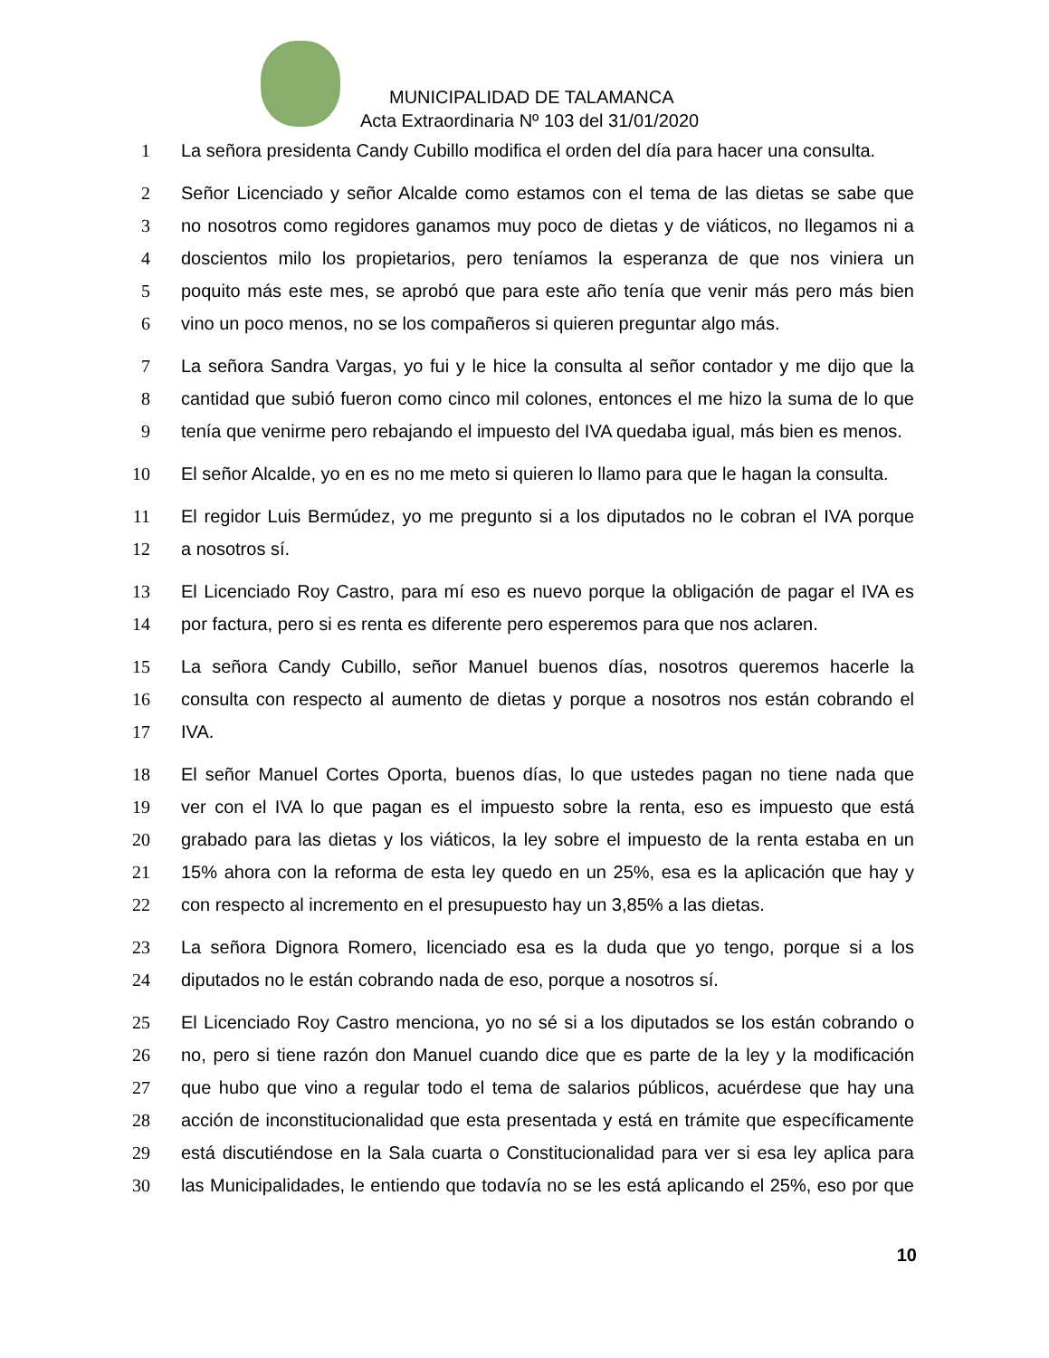MUNICIPALIDAD DE TALAMANCA
Acta Extraordinaria Nº 103 del 31/01/2020
1 La señora presidenta Candy Cubillo modifica el orden del día para hacer una consulta.
2 Señor Licenciado y señor Alcalde como estamos con el tema de las dietas se sabe que
3 no nosotros como regidores ganamos muy poco de dietas y de viáticos, no llegamos ni a
4 doscientos milo los propietarios, pero teníamos la esperanza de que nos viniera un
5 poquito más este mes, se aprobó que para este año tenía que venir más pero más bien
6 vino un poco menos, no se los compañeros si quieren preguntar algo más.
7 La señora Sandra Vargas, yo fui y le hice la consulta al señor contador y me dijo que la
8 cantidad que subió fueron como cinco mil colones, entonces el me hizo la suma de lo que
9 tenía que venirme pero rebajando el impuesto del IVA quedaba igual, más bien es menos.
10 El señor Alcalde, yo en es no me meto si quieren lo llamo para que le hagan la consulta.
11 El regidor Luis Bermúdez, yo me pregunto si a los diputados no le cobran el IVA porque
12 a nosotros sí.
13 El Licenciado Roy Castro, para mí eso es nuevo porque la obligación de pagar el IVA es
14 por factura, pero si es renta es diferente pero esperemos para que nos aclaren.
15 La señora Candy Cubillo, señor Manuel buenos días, nosotros queremos hacerle la
16 consulta con respecto al aumento de dietas y porque a nosotros nos están cobrando el
17 IVA.
18 El señor Manuel Cortes Oporta, buenos días, lo que ustedes pagan no tiene nada que
19 ver con el IVA lo que pagan es el impuesto sobre la renta, eso es impuesto que está
20 grabado para las dietas y los viáticos, la ley sobre el impuesto de la renta estaba en un
21 15% ahora con la reforma de esta ley quedo en un 25%, esa es la aplicación que hay y
22 con respecto al incremento en el presupuesto hay un 3,85% a las dietas.
23 La señora Dignora Romero, licenciado esa es la duda que yo tengo, porque si a los
24 diputados no le están cobrando nada de eso, porque a nosotros sí.
25 El Licenciado Roy Castro menciona, yo no sé si a los diputados se los están cobrando o
26 no, pero si tiene razón don Manuel cuando dice que es parte de la ley y la modificación
27 que hubo que vino a regular todo el tema de salarios públicos, acuérdese que hay una
28 acción de inconstitucionalidad que esta presentada y está en trámite que específicamente
29 está discutiéndose en la Sala cuarta o Constitucionalidad para ver si esa ley aplica para
30 las Municipalidades, le entiendo que todavía no se les está aplicando el 25%, eso por que
10